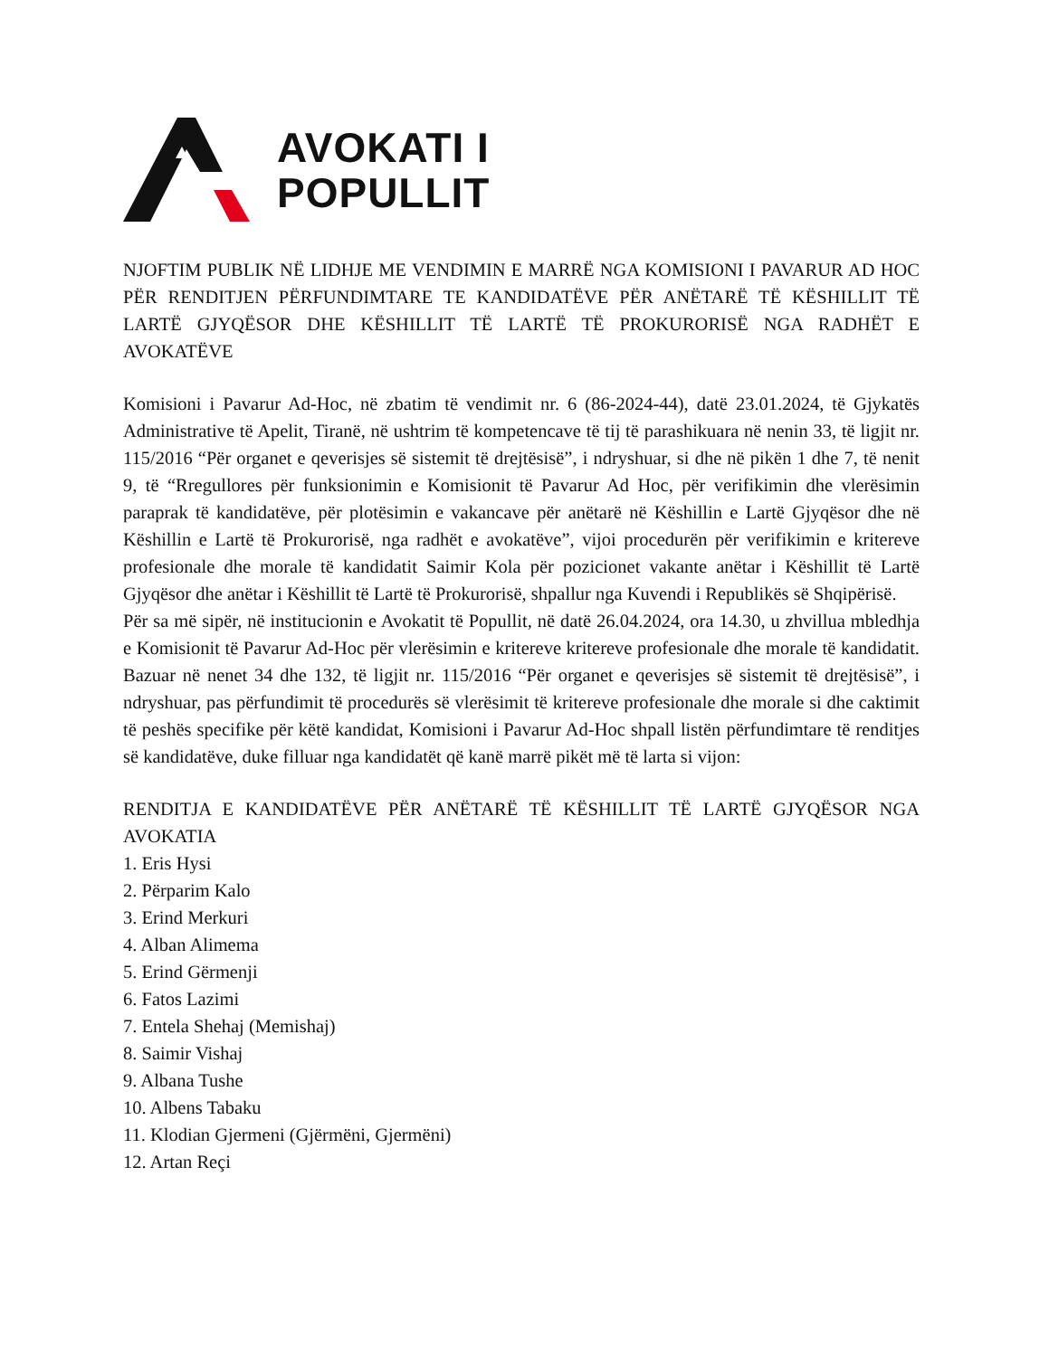AVOKATI I
POPULLIT
NJOFTIM PUBLIK NË LIDHJE ME VENDIMIN E MARRË NGA KOMISIONI I PAVARUR AD HOC PËR RENDITJEN PËRFUNDIMTARE TE KANDIDATËVE PËR ANËTARË TË KËSHILLIT TË LARTË GJYQËSOR DHE KËSHILLIT TË LARTË TË PROKURORISË NGA RADHËT E AVOKATËVE
Komisioni i Pavarur Ad-Hoc, në zbatim të vendimit nr. 6 (86-2024-44), datë 23.01.2024, të Gjykatës Administrative të Apelit, Tiranë, në ushtrim të kompetencave të tij të parashikuara në nenin 33, të ligjit nr. 115/2016 “Për organet e qeverisjes së sistemit të drejtësisë”, i ndryshuar, si dhe në pikën 1 dhe 7, të nenit 9, të “Rregullores për funksionimin e Komisionit të Pavarur Ad Hoc, për verifikimin dhe vlerësimin paraprak të kandidatëve, për plotësimin e vakancave për anëtarë në Këshillin e Lartë Gjyqësor dhe në Këshillin e Lartë të Prokurorisë, nga radhët e avokatëve”, vijoi procedurën për verifikimin e kritereve profesionale dhe morale të kandidatit Saimir Kola për pozicionet vakante anëtar i Këshillit të Lartë Gjyqësor dhe anëtar i Këshillit të Lartë të Prokurorisë, shpallur nga Kuvendi i Republikës së Shqipërisë.
Për sa më sipër, në institucionin e Avokatit të Popullit, në datë 26.04.2024, ora 14.30, u zhvillua mbledhja e Komisionit të Pavarur Ad-Hoc për vlerësimin e kritereve kritereve profesionale dhe morale të kandidatit. Bazuar në nenet 34 dhe 132, të ligjit nr. 115/2016 “Për organet e qeverisjes së sistemit të drejtësisë”, i ndryshuar, pas përfundimit të procedurës së vlerësimit të kritereve profesionale dhe morale si dhe caktimit të peshës specifike për këtë kandidat, Komisioni i Pavarur Ad-Hoc shpall listën përfundimtare të renditjes së kandidatëve, duke filluar nga kandidatët që kanë marrë pikët më të larta si vijon:
RENDITJA E KANDIDATËVE PËR ANËTARË TË KËSHILLIT TË LARTË GJYQËSOR NGA AVOKATIA
1. Eris Hysi
2. Përparim Kalo
3. Erind Merkuri
4. Alban Alimema
5. Erind Gërmenji
6. Fatos Lazimi
7. Entela Shehaj (Memishaj)
8. Saimir Vishaj
9. Albana Tushe
10. Albens Tabaku
11. Klodian Gjermeni (Gjërmëni, Gjermëni)
12. Artan Reçi